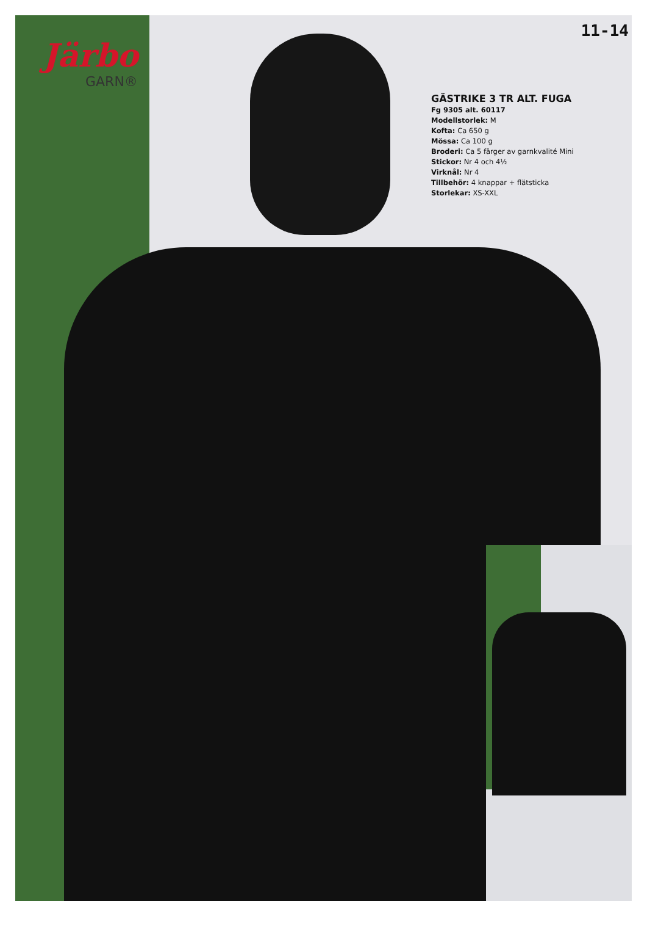Järbo
GARN®
11-14
GÄSTRIKE 3 TR ALT. FUGA
Fg 9305 alt. 60117
Modellstorlek: M
Kofta: Ca 650 g
Mössa: Ca 100 g
Broderi: Ca 5 färger av garnkvalité Mini
Stickor: Nr 4 och 4½
Virknål: Nr 4
Tillbehör: 4 knappar + flätsticka
Storlekar: XS-XXL